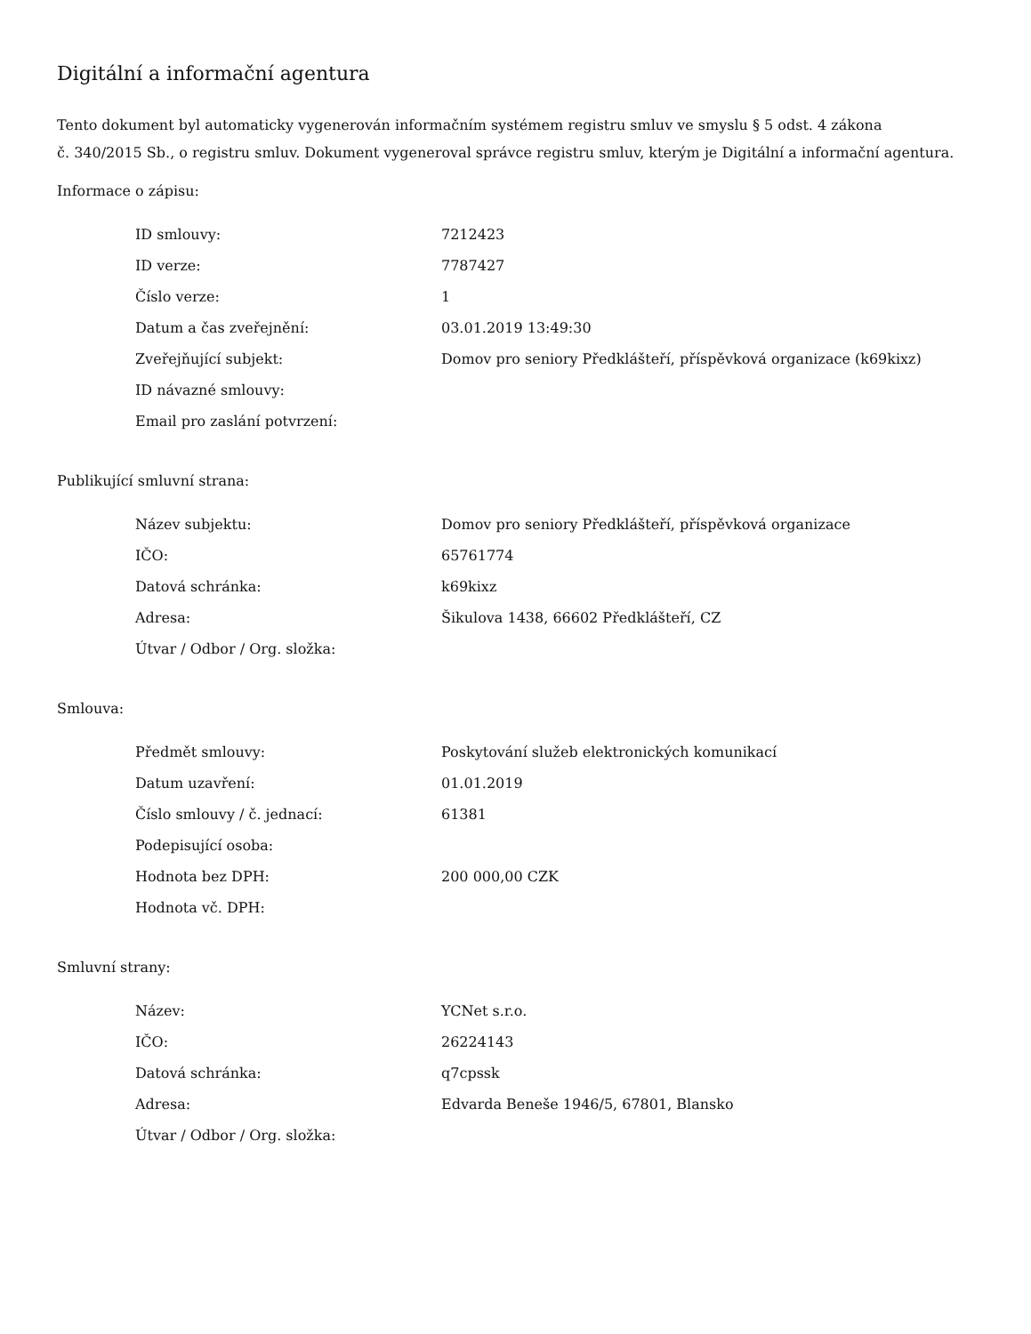Digitální a informační agentura
Tento dokument byl automaticky vygenerován informačním systémem registru smluv ve smyslu § 5 odst. 4 zákona
č. 340/2015 Sb., o registru smluv. Dokument vygeneroval správce registru smluv, kterým je Digitální a informační agentura.
Informace o zápisu:
| ID smlouvy: | 7212423 |
| ID verze: | 7787427 |
| Číslo verze: | 1 |
| Datum a čas zveřejnění: | 03.01.2019 13:49:30 |
| Zveřejňující subjekt: | Domov pro seniory Předklášteří, příspěvková organizace (k69kixz) |
| ID návazné smlouvy: | |
| Email pro zaslání potvrzení: | |
Publikující smluvní strana:
| Název subjektu: | Domov pro seniory Předklášteří, příspěvková organizace |
| IČO: | 65761774 |
| Datová schránka: | k69kixz |
| Adresa: | Šikulova 1438, 66602 Předklášteří, CZ |
| Útvar / Odbor / Org. složka: | |
Smlouva:
| Předmět smlouvy: | Poskytování služeb elektronických komunikací |
| Datum uzavření: | 01.01.2019 |
| Číslo smlouvy / č. jednací: | 61381 |
| Podepisující osoba: | |
| Hodnota bez DPH: | 200 000,00 CZK |
| Hodnota vč. DPH: | |
Smluvní strany:
| Název: | YCNet s.r.o. |
| IČO: | 26224143 |
| Datová schránka: | q7cpssk |
| Adresa: | Edvarda Beneše 1946/5, 67801, Blansko |
| Útvar / Odbor / Org. složka: | |